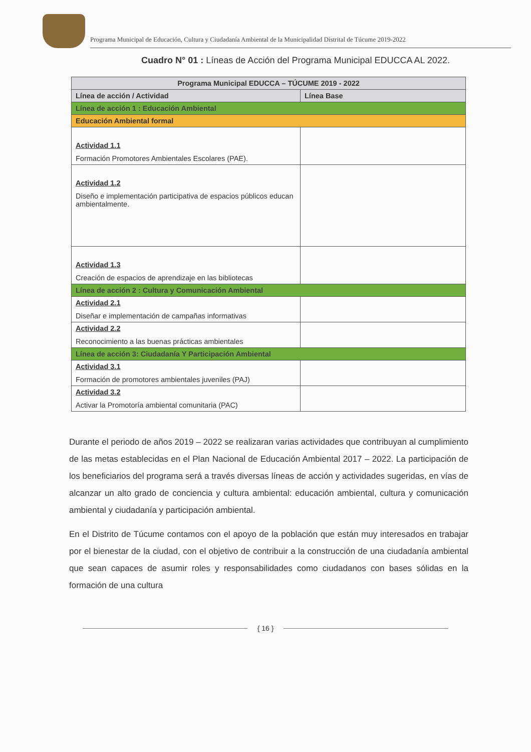Programa Municipal de Educación, Cultura y Ciudadanía Ambiental de la Municipalidad Distrital de Túcume 2019-2022
Cuadro N° 01 : Líneas de Acción del Programa Municipal EDUCCA AL 2022.
| Programa Municipal EDUCCA – TÚCUME 2019 - 2022 | |
| --- | --- |
| Línea de acción / Actividad | Línea Base |
| Línea de acción 1 : Educación Ambiental | |
| Educación Ambiental formal | |
| Actividad 1.1 Formación Promotores Ambientales Escolares (PAE). | |
| Actividad 1.2 Diseño e implementación participativa de espacios públicos educan ambientalmente. | |
| Actividad 1.3 Creación de espacios de aprendizaje en las bibliotecas | |
| Línea de acción 2 : Cultura y Comunicación Ambiental | |
| Actividad 2.1 Diseñar e implementación de campañas informativas | |
| Actividad 2.2 Reconocimiento a las buenas prácticas ambientales | |
| Línea de acción 3: Ciudadanía Y Participación Ambiental | |
| Actividad 3.1 Formación de promotores ambientales juveniles (PAJ) | |
| Actividad 3.2 Activar la Promotoría ambiental comunitaria (PAC) | |
Durante el periodo de años 2019 – 2022 se realizaran varias actividades que contribuyan al cumplimiento de las metas establecidas en el Plan Nacional de Educación Ambiental 2017 – 2022. La participación de los beneficiarios del programa será a través diversas líneas de acción y actividades sugeridas, en vías de alcanzar un alto grado de conciencia y cultura ambiental: educación ambiental, cultura y comunicación ambiental y ciudadanía y participación ambiental.
En el Distrito de Túcume contamos con el apoyo de la población que están muy interesados en trabajar por el bienestar de la ciudad, con el objetivo de contribuir a la construcción de una ciudadanía ambiental que sean capaces de asumir roles y responsabilidades como ciudadanos con bases sólidas en la formación de una cultura
{ 16 }